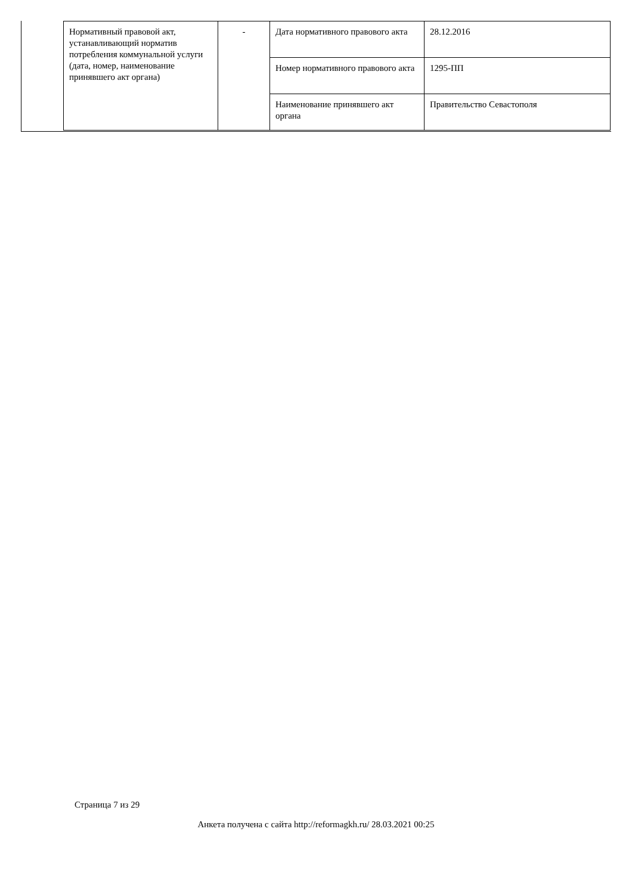| Нормативный правовой акт, устанавливающий норматив потребления коммунальной услуги (дата, номер, наименование принявшего акт органа) | - | Дата нормативного правового акта | 28.12.2016 |
| | | Номер нормативного правового акта | 1295-ПП |
| | | Наименование принявшего акт органа | Правительство Севастополя |
Страница 7 из 29
Анкета получена с сайта http://reformagkh.ru/ 28.03.2021 00:25